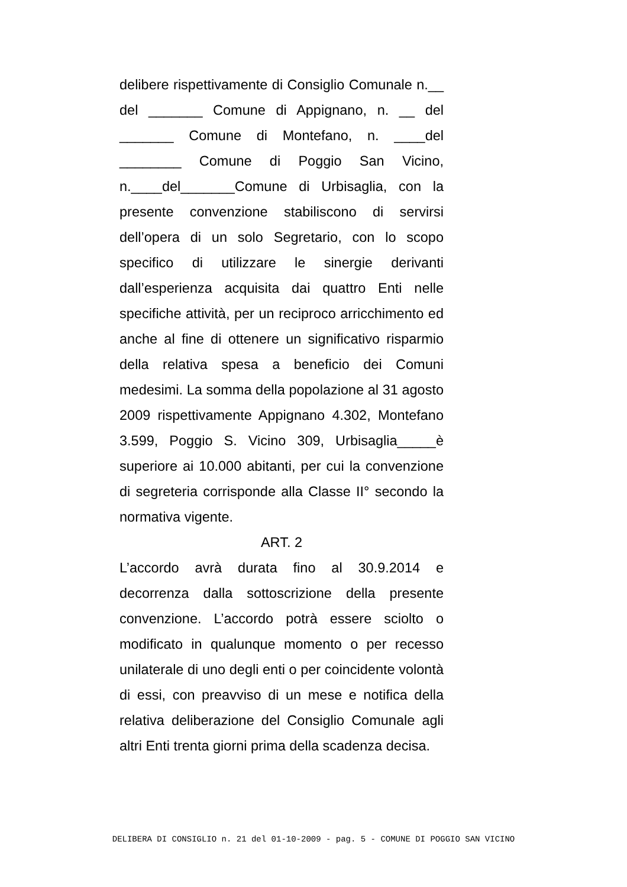delibere rispettivamente di Consiglio Comunale n.__ del _______ Comune di Appignano, n. __ del _______ Comune di Montefano, n. ____del ________ Comune di Poggio San Vicino, n.____del_______Comune di Urbisaglia, con la presente convenzione stabiliscono di servirsi dell’opera di un solo Segretario, con lo scopo specifico di utilizzare le sinergie derivanti dall’esperienza acquisita dai quattro Enti nelle specifiche attività, per un reciproco arricchimento ed anche al fine di ottenere un significativo risparmio della relativa spesa a beneficio dei Comuni medesimi. La somma della popolazione al 31 agosto 2009 rispettivamente Appignano 4.302, Montefano 3.599, Poggio S. Vicino 309, Urbisaglia_____è superiore ai 10.000 abitanti, per cui la convenzione di segreteria corrisponde alla Classe II° secondo la normativa vigente.
ART. 2
L’accordo avrà durata fino al 30.9.2014 e decorrenza dalla sottoscrizione della presente convenzione. L’accordo potrà essere sciolto o modificato in qualunque momento o per recesso unilaterale di uno degli enti o per coincidente volontà di essi, con preavviso di un mese e notifica della relativa deliberazione del Consiglio Comunale agli altri Enti trenta giorni prima della scadenza decisa.
DELIBERA DI CONSIGLIO n. 21 del 01-10-2009 - pag. 5 - COMUNE DI POGGIO SAN VICINO